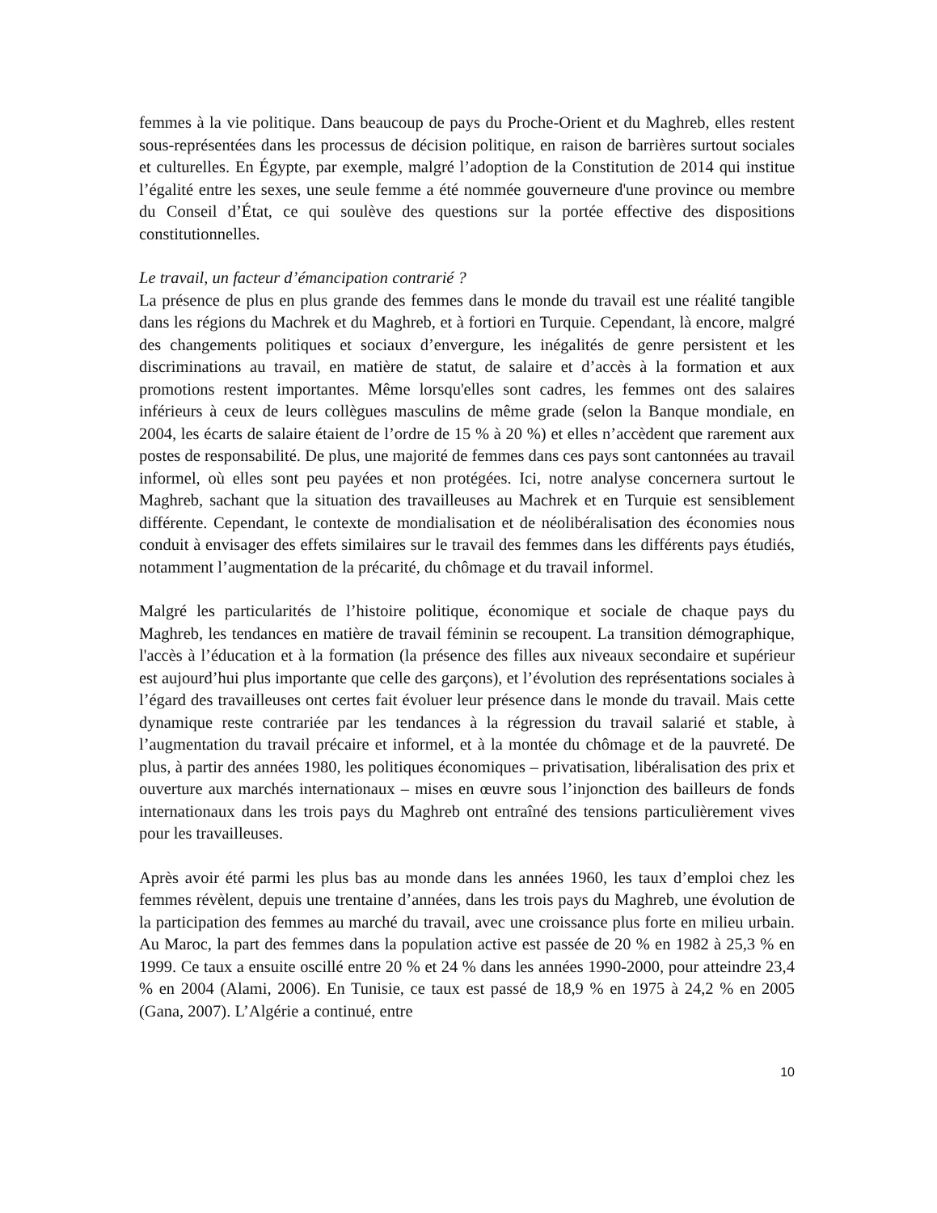femmes à la vie politique. Dans beaucoup de pays du Proche-Orient et du Maghreb, elles restent sous-représentées dans les processus de décision politique, en raison de barrières surtout sociales et culturelles. En Égypte, par exemple, malgré l’adoption de la Constitution de 2014 qui institue l’égalité entre les sexes, une seule femme a été nommée gouverneure d'une province ou membre du Conseil d’État, ce qui soulève des questions sur la portée effective des dispositions constitutionnelles.
Le travail, un facteur d’émancipation contrarié ?
La présence de plus en plus grande des femmes dans le monde du travail est une réalité tangible dans les régions du Machrek et du Maghreb, et à fortiori en Turquie. Cependant, là encore, malgré des changements politiques et sociaux d’envergure, les inégalités de genre persistent et les discriminations au travail, en matière de statut, de salaire et d’accès à la formation et aux promotions restent importantes. Même lorsqu'elles sont cadres, les femmes ont des salaires inférieurs à ceux de leurs collègues masculins de même grade (selon la Banque mondiale, en 2004, les écarts de salaire étaient de l’ordre de 15 % à 20 %) et elles n’accèdent que rarement aux postes de responsabilité. De plus, une majorité de femmes dans ces pays sont cantonnées au travail informel, où elles sont peu payées et non protégées. Ici, notre analyse concernera surtout le Maghreb, sachant que la situation des travailleuses au Machrek et en Turquie est sensiblement différente. Cependant, le contexte de mondialisation et de néolibéralisation des économies nous conduit à envisager des effets similaires sur le travail des femmes dans les différents pays étudiés, notamment l’augmentation de la précarité, du chômage et du travail informel.
Malgré les particularités de l’histoire politique, économique et sociale de chaque pays du Maghreb, les tendances en matière de travail féminin se recoupent. La transition démographique, l'accès à l’éducation et à la formation (la présence des filles aux niveaux secondaire et supérieur est aujourd’hui plus importante que celle des garçons), et l’évolution des représentations sociales à l’égard des travailleuses ont certes fait évoluer leur présence dans le monde du travail. Mais cette dynamique reste contrariée par les tendances à la régression du travail salarié et stable, à l’augmentation du travail précaire et informel, et à la montée du chômage et de la pauvreté. De plus, à partir des années 1980, les politiques économiques – privatisation, libéralisation des prix et ouverture aux marchés internationaux – mises en œuvre sous l’injonction des bailleurs de fonds internationaux dans les trois pays du Maghreb ont entraîné des tensions particulièrement vives pour les travailleuses.
Après avoir été parmi les plus bas au monde dans les années 1960, les taux d’emploi chez les femmes révèlent, depuis une trentaine d’années, dans les trois pays du Maghreb, une évolution de la participation des femmes au marché du travail, avec une croissance plus forte en milieu urbain. Au Maroc, la part des femmes dans la population active est passée de 20 % en 1982 à 25,3 % en 1999. Ce taux a ensuite oscillé entre 20 % et 24 % dans les années 1990-2000, pour atteindre 23,4 % en 2004 (Alami, 2006). En Tunisie, ce taux est passé de 18,9 % en 1975 à 24,2 % en 2005 (Gana, 2007). L’Algérie a continué, entre
10